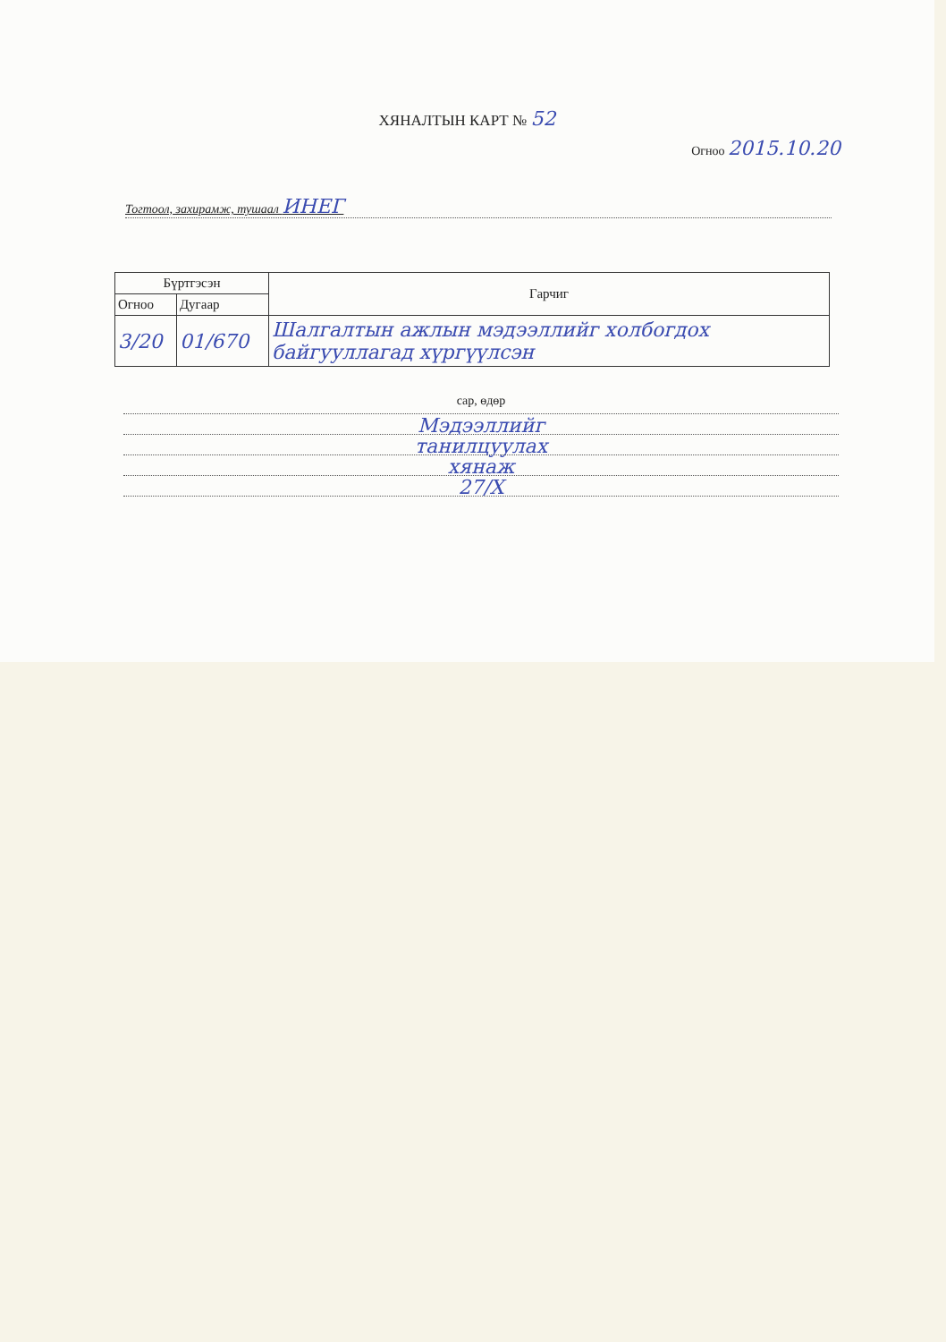ХЯНАЛТЫН КАРТ № 52
Огноо 2015.10.20
Тогтоол, захирамж, тушаал ИНЕГ
| Бүртгэсэн | | Гарчиг |
| --- | --- | --- |
| Огноо | Дугаар | |
| 3/20 | 01/670 | Шалгалтын ажлын мэдээллийг холбогдох байгууллагад хүргүүлсэн |
сар, өдөр
Мэдээллийг
танилцуулах
хянаж
27/X